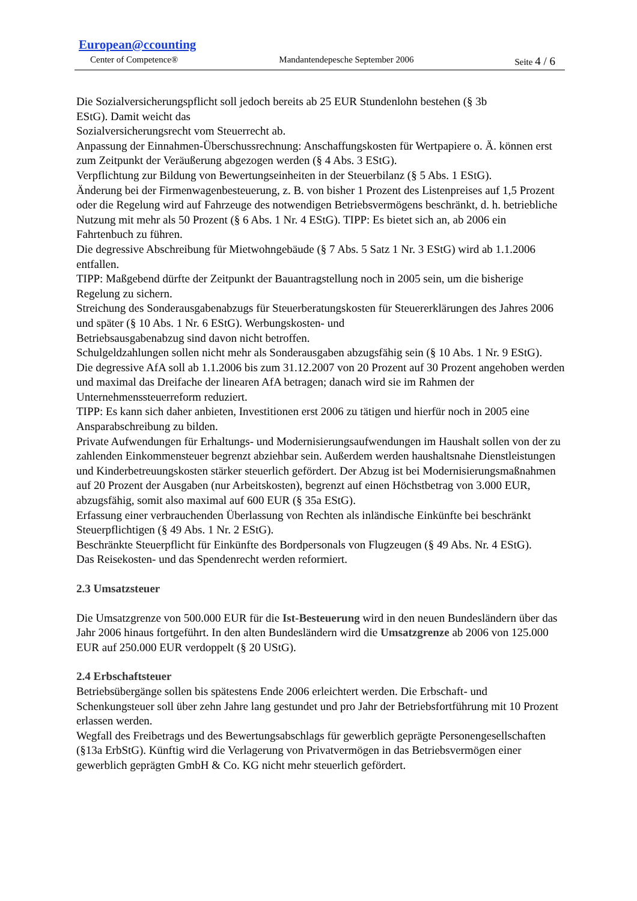European@ccounting
Center of Competence® Mandantendepesche September 2006 Seite 4 / 6
Die Sozialversicherungspflicht soll jedoch bereits ab 25 EUR Stundenlohn bestehen (§ 3b
EStG). Damit weicht das
Sozialversicherungsrecht vom Steuerrecht ab.
Anpassung der Einnahmen-Überschussrechnung: Anschaffungskosten für Wertpapiere o. Ä. können erst zum Zeitpunkt der Veräußerung abgezogen werden (§ 4 Abs. 3 EStG).
Verpflichtung zur Bildung von Bewertungseinheiten in der Steuerbilanz (§ 5 Abs. 1 EStG).
Änderung bei der Firmenwagenbesteuerung, z. B. von bisher 1 Prozent des Listenpreises auf 1,5 Prozent oder die Regelung wird auf Fahrzeuge des notwendigen Betriebsvermögens beschränkt, d. h. betriebliche Nutzung mit mehr als 50 Prozent (§ 6 Abs. 1 Nr. 4 EStG). TIPP: Es bietet sich an, ab 2006 ein Fahrtenbuch zu führen.
Die degressive Abschreibung für Mietwohngebäude (§ 7 Abs. 5 Satz 1 Nr. 3 EStG) wird ab 1.1.2006 entfallen.
TIPP: Maßgebend dürfte der Zeitpunkt der Bauantragstellung noch in 2005 sein, um die bisherige Regelung zu sichern.
Streichung des Sonderausgabenabzugs für Steuerberatungskosten für Steuererklärungen des Jahres 2006 und später (§ 10 Abs. 1 Nr. 6 EStG). Werbungskosten- und
Betriebsausgabenabzug sind davon nicht betroffen.
Schulgeldzahlungen sollen nicht mehr als Sonderausgaben abzugsfähig sein (§ 10 Abs. 1 Nr. 9 EStG).
Die degressive AfA soll ab 1.1.2006 bis zum 31.12.2007 von 20 Prozent auf 30 Prozent angehoben werden und maximal das Dreifache der linearen AfA betragen; danach wird sie im Rahmen der Unternehmenssteuerreform reduziert.
TIPP: Es kann sich daher anbieten, Investitionen erst 2006 zu tätigen und hierfür noch in 2005 eine Ansparabschreibung zu bilden.
Private Aufwendungen für Erhaltungs- und Modernisierungsaufwendungen im Haushalt sollen von der zu zahlenden Einkommensteuer begrenzt abziehbar sein. Außerdem werden haushaltsnahe Dienstleistungen und Kinderbetreuungskosten stärker steuerlich gefördert. Der Abzug ist bei Modernisierungsmaßnahmen auf 20 Prozent der Ausgaben (nur Arbeitskosten), begrenzt auf einen Höchstbetrag von 3.000 EUR, abzugsfähig, somit also maximal auf 600 EUR (§ 35a EStG).
Erfassung einer verbrauchenden Überlassung von Rechten als inländische Einkünfte bei beschränkt Steuerpflichtigen (§ 49 Abs. 1 Nr. 2 EStG).
Beschränkte Steuerpflicht für Einkünfte des Bordpersonals von Flugzeugen (§ 49 Abs. Nr. 4 EStG).
Das Reisekosten- und das Spendenrecht werden reformiert.
2.3 Umsatzsteuer
Die Umsatzgrenze von 500.000 EUR für die Ist-Besteuerung wird in den neuen Bundesländern über das Jahr 2006 hinaus fortgeführt. In den alten Bundesländern wird die Umsatzgrenze ab 2006 von 125.000 EUR auf 250.000 EUR verdoppelt (§ 20 UStG).
2.4 Erbschaftsteuer
Betriebsübergänge sollen bis spätestens Ende 2006 erleichtert werden. Die Erbschaft- und Schenkungsteuer soll über zehn Jahre lang gestundet und pro Jahr der Betriebsfortführung mit 10 Prozent erlassen werden.
Wegfall des Freibetrags und des Bewertungsabschlags für gewerblich geprägte Personengesellschaften (§13a ErbStG). Künftig wird die Verlagerung von Privatvermögen in das Betriebsvermögen einer gewerblich geprägten GmbH & Co. KG nicht mehr steuerlich gefördert.